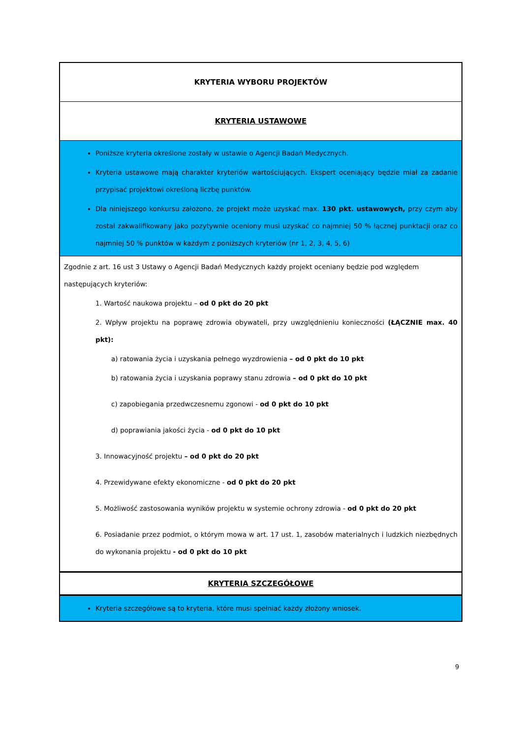| KRYTERIA WYBORU PROJEKTÓW |
| KRYTERIA USTAWOWE |
| Poniższe kryteria określone zostały w ustawie o Agencji Badań Medycznych. Kryteria ustawowe mają charakter kryteriów wartościujących. Ekspert oceniający będzie miał za zadanie przypisać projektowi określoną liczbę punktów. Dla niniejszego konkursu założono, że projekt może uzyskać max. 130 pkt. ustawowych, przy czym aby został zakwalifikowany jako pozytywnie oceniony musi uzyskać co najmniej 50 % łącznej punktacji oraz co najmniej 50 % punktów w każdym z poniższych kryteriów (nr 1, 2, 3, 4, 5, 6) |
| Zgodnie z art. 16 ust 3 Ustawy o Agencji Badań Medycznych każdy projekt oceniany będzie pod względem następujących kryteriów: 1. Wartość naukowa projektu – od 0 pkt do 20 pkt 2. Wpływ projektu na poprawę zdrowia obywateli, przy uwzględnieniu konieczności (ŁĄCZNIE max. 40 pkt): a) ratowania życia i uzyskania pełnego wyzdrowienia – od 0 pkt do 10 pkt b) ratowania życia i uzyskania poprawy stanu zdrowia – od 0 pkt do 10 pkt c) zapobiegania przedwczesnemu zgonowi - od 0 pkt do 10 pkt d) poprawiania jakości życia - od 0 pkt do 10 pkt 3. Innowacyjność projektu – od 0 pkt do 20 pkt 4. Przewidywane efekty ekonomiczne - od 0 pkt do 20 pkt 5. Możliwość zastosowania wyników projektu w systemie ochrony zdrowia - od 0 pkt do 20 pkt 6. Posiadanie przez podmiot, o którym mowa w art. 17 ust. 1, zasobów materialnych i ludzkich niezbędnych do wykonania projektu - od 0 pkt do 10 pkt |
| KRYTERIA SZCZEGÓŁOWE |
| Kryteria szczegółowe są to kryteria, które musi spełniać każdy złożony wniosek. |
9